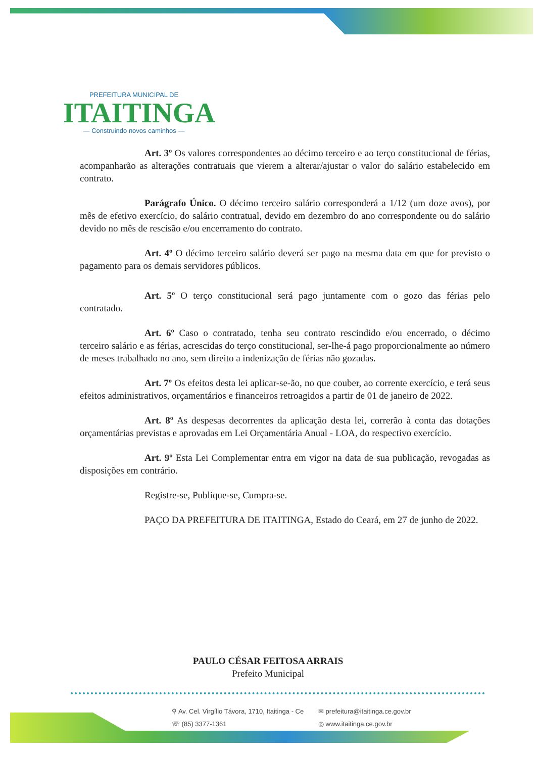PREFEITURA MUNICIPAL DE
ITAITINGA
— Construindo novos caminhos —
Art. 3º Os valores correspondentes ao décimo terceiro e ao terço constitucional de férias, acompanharão as alterações contratuais que vierem a alterar/ajustar o valor do salário estabelecido em contrato.
Parágrafo Único. O décimo terceiro salário corresponderá a 1/12 (um doze avos), por mês de efetivo exercício, do salário contratual, devido em dezembro do ano correspondente ou do salário devido no mês de rescisão e/ou encerramento do contrato.
Art. 4º O décimo terceiro salário deverá ser pago na mesma data em que for previsto o pagamento para os demais servidores públicos.
Art. 5º O terço constitucional será pago juntamente com o gozo das férias pelo contratado.
Art. 6º Caso o contratado, tenha seu contrato rescindido e/ou encerrado, o décimo terceiro salário e as férias, acrescidas do terço constitucional, ser-lhe-á pago proporcionalmente ao número de meses trabalhado no ano, sem direito a indenização de férias não gozadas.
Art. 7º Os efeitos desta lei aplicar-se-ão, no que couber, ao corrente exercício, e terá seus efeitos administrativos, orçamentários e financeiros retroagidos a partir de 01 de janeiro de 2022.
Art. 8º As despesas decorrentes da aplicação desta lei, correrão à conta das dotações orçamentárias previstas e aprovadas em Lei Orçamentária Anual - LOA, do respectivo exercício.
Art. 9º Esta Lei Complementar entra em vigor na data de sua publicação, revogadas as disposições em contrário.
Registre-se, Publique-se, Cumpra-se.
PAÇO DA PREFEITURA DE ITAITINGA, Estado do Ceará, em 27 de junho de 2022.
PAULO CÉSAR FEITOSA ARRAIS
Prefeito Municipal
⚲ Av. Cel. Virgílio Távora, 1710, Itaitinga - Ce
✉ prefeitura@itaitinga.ce.gov.br
☏ (85) 3377-1361
◎ www.itaitinga.ce.gov.br